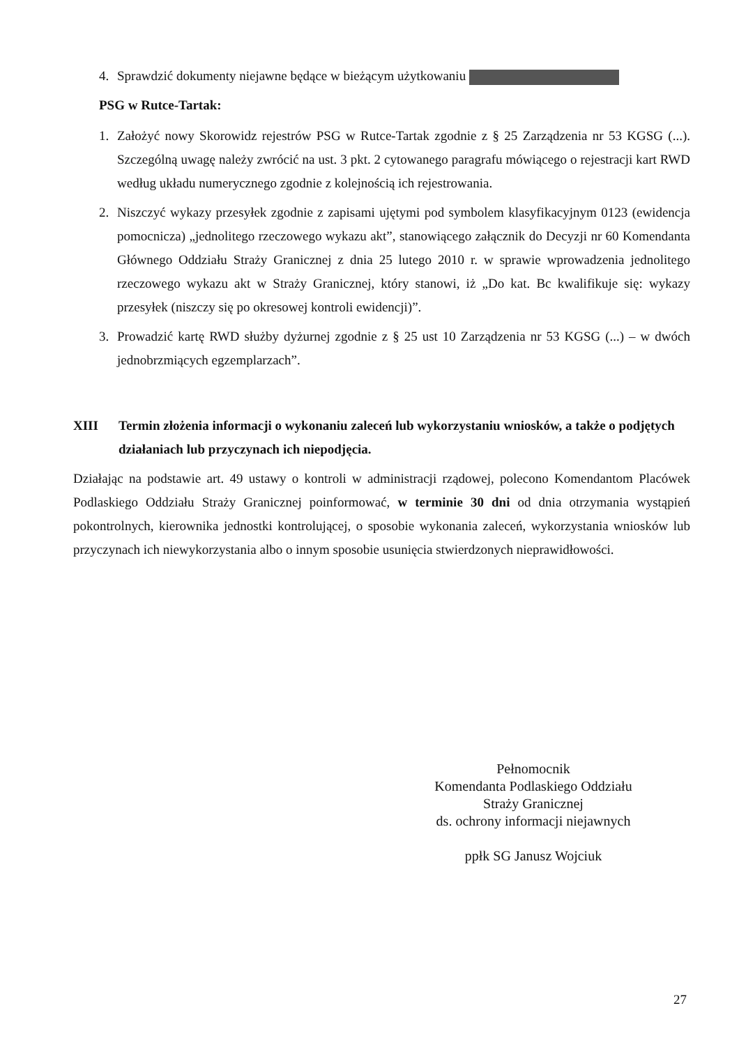4. Sprawdzić dokumenty niejawne będące w bieżącym użytkowaniu
PSG w Rutce-Tartak:
1. Założyć nowy Skorowidz rejestrów PSG w Rutce-Tartak zgodnie z § 25 Zarządzenia nr 53 KGSG (...). Szczególną uwagę należy zwrócić na ust. 3 pkt. 2 cytowanego paragrafu mówiącego o rejestracji kart RWD według układu numerycznego zgodnie z kolejnością ich rejestrowania.
2. Niszczyć wykazy przesyłek zgodnie z zapisami ujętymi pod symbolem klasyfikacyjnym 0123 (ewidencja pomocnicza) „jednolitego rzeczowego wykazu akt”, stanowiącego załącznik do Decyzji nr 60 Komendanta Głównego Oddziału Straży Granicznej z dnia 25 lutego 2010 r. w sprawie wprowadzenia jednolitego rzeczowego wykazu akt w Straży Granicznej, który stanowi, iż „Do kat. Bc kwalifikuje się: wykazy przesyłek (niszczy się po okresowej kontroli ewidencji)”.
3. Prowadzić kartę RWD służby dyżurnej zgodnie z § 25 ust 10 Zarządzenia nr 53 KGSG (...) – w dwóch jednobrzmiących egzemplarzach”.
XIII Termin złożenia informacji o wykonaniu zaleceń lub wykorzystaniu wniosków, a także o podjętych działaniach lub przyczynach ich niepodjęcia.
Działając na podstawie art. 49 ustawy o kontroli w administracji rządowej, polecono Komendantom Placówek Podlaskiego Oddziału Straży Granicznej poinformować, w terminie 30 dni od dnia otrzymania wystąpień pokontrolnych, kierownika jednostki kontrolującej, o sposobie wykonania zaleceń, wykorzystania wniosków lub przyczynach ich niewykorzystania albo o innym sposobie usunięcia stwierdzonych nieprawidłowości.
Pełnomocnik
Komendanta Podlaskiego Oddziału
Straży Granicznej
ds. ochrony informacji niejawnych
ppłk SG Janusz Wojciuk
27